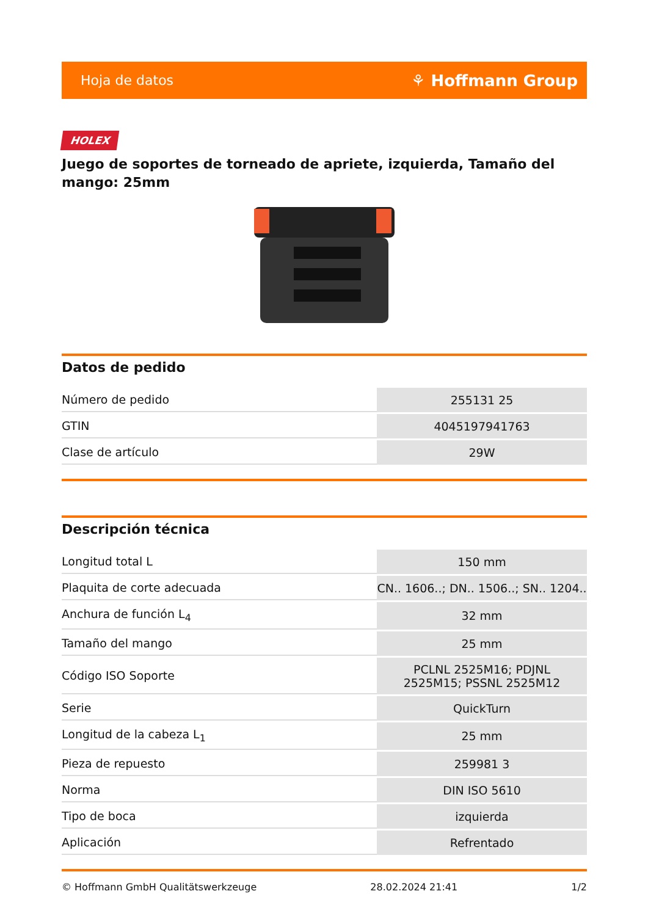Hoja de datos ⚘ Hoffmann Group
HOLEX
Juego de soportes de torneado de apriete, izquierda, Tamaño del mango: 25mm
Datos de pedido
| Número de pedido | 255131 25 |
| GTIN | 4045197941763 |
| Clase de artículo | 29W |
Descripción técnica
| Longitud total L | 150 mm |
| Plaquita de corte adecuada | CN.. 1606..; DN.. 1506..; SN.. 1204.. |
| Anchura de función L<sub>4</sub> | 32 mm |
| Tamaño del mango | 25 mm |
| Código ISO Soporte | PCLNL 2525M16; PDJNL 2525M15; PSSNL 2525M12 |
| Serie | QuickTurn |
| Longitud de la cabeza L<sub>1</sub> | 25 mm |
| Pieza de repuesto | 259981 3 |
| Norma | DIN ISO 5610 |
| Tipo de boca | izquierda |
| Aplicación | Refrentado |
© Hoffmann GmbH Qualitätswerkzeuge 28.02.2024 21:41 1/2